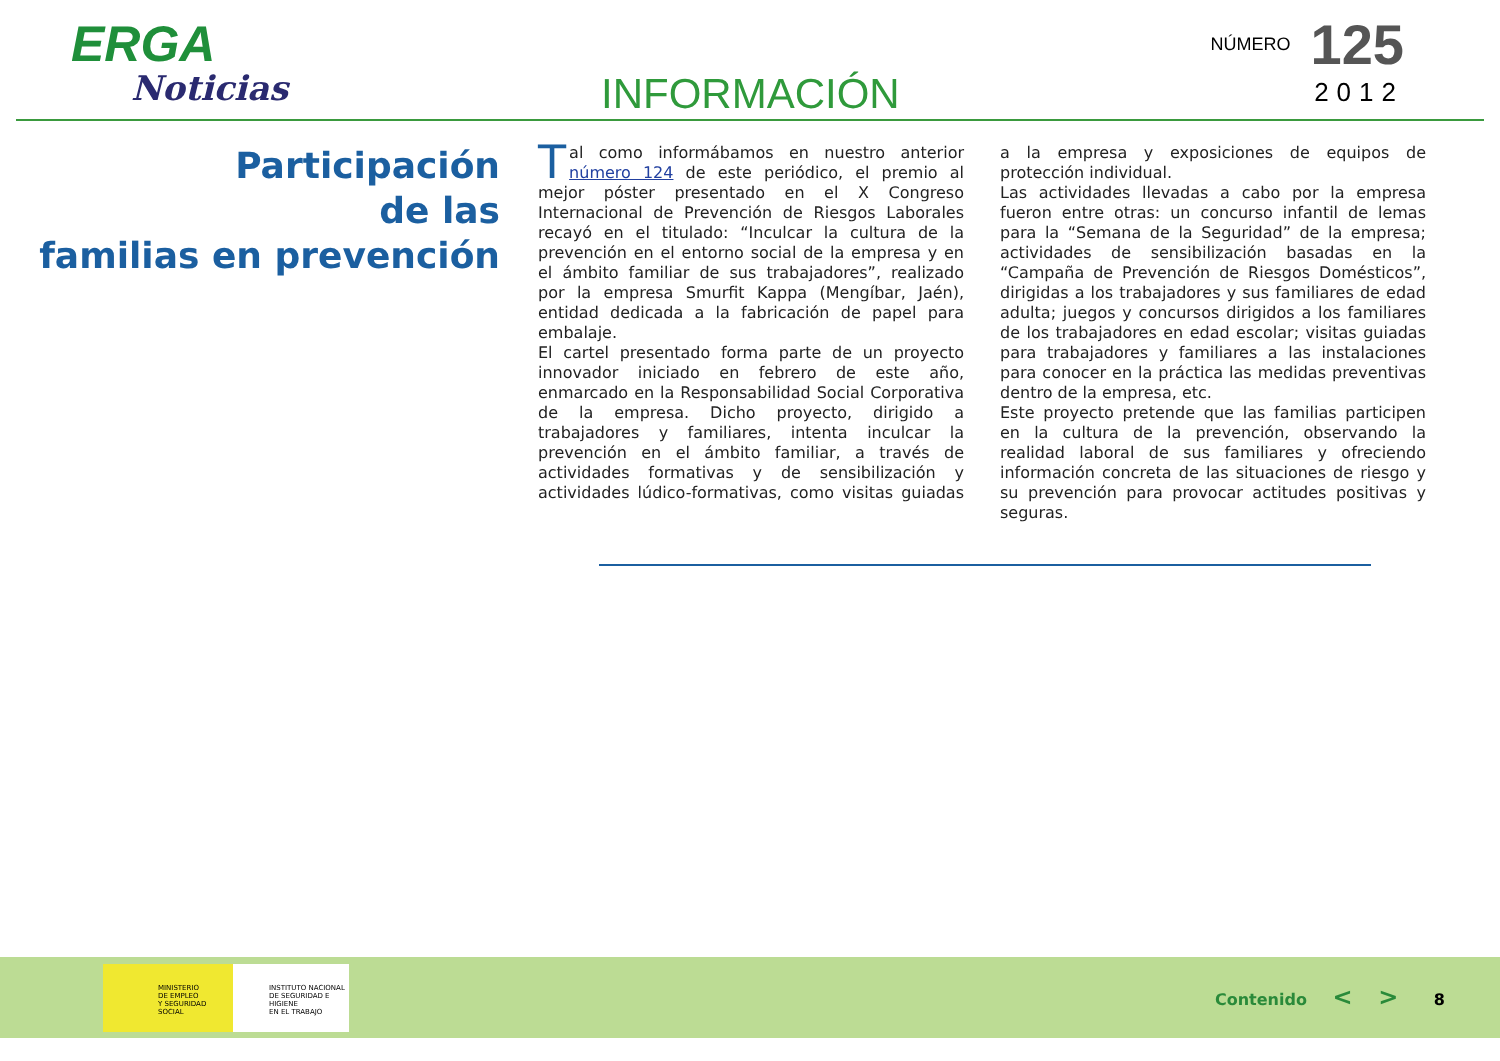ERGA
Noticias
INFORMACIÓN
NÚMERO 125
2012
Participación
de las
familias en prevención
Tal como informábamos en nuestro anterior número 124 de este periódico, el premio al mejor póster presentado en el X Congreso Internacional de Prevención de Riesgos Laborales recayó en el titulado: “Inculcar la cultura de la prevención en el entorno social de la empresa y en el ámbito familiar de sus trabajadores”, realizado por la empresa Smurfit Kappa (Mengíbar, Jaén), entidad dedicada a la fabricación de papel para embalaje.
El cartel presentado forma parte de un proyecto innovador iniciado en febrero de este año, enmarcado en la Responsabilidad Social Corporativa de la empresa. Dicho proyecto, dirigido a trabajadores y familiares, intenta inculcar la prevención en el ámbito familiar, a través de actividades formativas y de sensibilización y actividades lúdico-formativas, como visitas guiadas a la empresa y exposiciones de equipos de protección individual.
Las actividades llevadas a cabo por la empresa fueron entre otras: un concurso infantil de lemas para la “Semana de la Seguridad” de la empresa; actividades de sensibilización basadas en la “Campaña de Prevención de Riesgos Domésticos”, dirigidas a los trabajadores y sus familiares de edad adulta; juegos y concursos dirigidos a los familiares de los trabajadores en edad escolar; visitas guiadas para trabajadores y familiares a las instalaciones para conocer en la práctica las medidas preventivas dentro de la empresa, etc.
Este proyecto pretende que las familias participen en la cultura de la prevención, observando la realidad laboral de sus familiares y ofreciendo información concreta de las situaciones de riesgo y su prevención para provocar actitudes positivas y seguras.
MINISTERIO
DE EMPLEO
Y SEGURIDAD SOCIAL
INSTITUTO NACIONAL
DE SEGURIDAD E HIGIENE
EN EL TRABAJO
Contenido < > 8